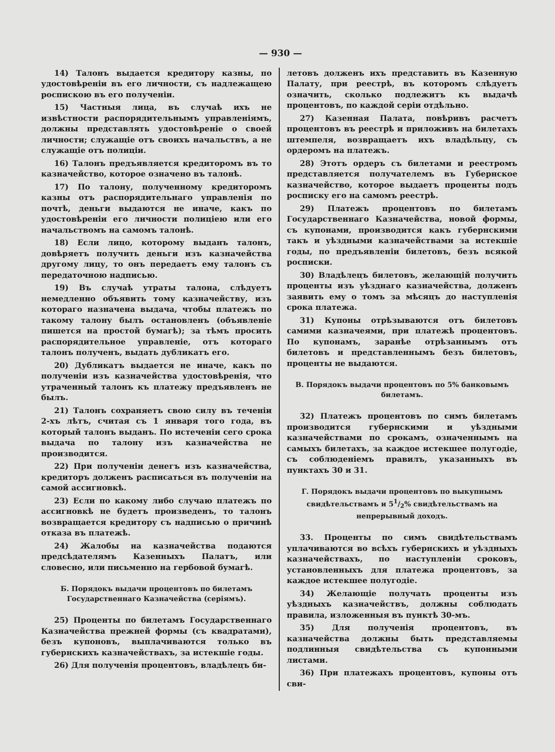— 930 —
14) Талонъ выдается кредитору казны, по удостовѣреніи въ его личности, съ надлежащею роспискою въ его полученіи.
15) Частныя лица, въ случаѣ ихъ не извѣстности распорядительнымъ управленіямъ, должны представлять удостовѣреніе о своей личности; служащіе отъ своихъ начальствъ, а не служащіе отъ полиціи.
16) Талонъ предъявляется кредиторомъ въ то казначейство, которое означено въ талонѣ.
17) По талону, полученному кредиторомъ казны отъ распорядительнаго управленія по почтѣ, деньги выдаются не иначе, какъ по удостовѣреніи его личности полиціею или его начальствомъ на самомъ талонѣ.
18) Если лицо, которому выданъ талонъ, довѣряетъ получить деньги изъ казначейства другому лицу, то онъ передаетъ ему талонъ съ передаточною надписью.
19) Въ случаѣ утраты талона, слѣдуетъ немедленно объявить тому казначейству, изъ котораго назначена выдача, чтобы платежъ по такому талону былъ остановленъ (объявленіе пишется на простой бумагѣ); за тѣмъ просить распорядительное управленіе, отъ котораго талонъ полученъ, выдать дубликатъ его.
20) Дубликатъ выдается не иначе, какъ по полученіи изъ казначейства удостовѣренія, что утраченный талонъ къ платежу предъявленъ не былъ.
21) Талонъ сохраняетъ свою силу въ теченіи 2-хъ лѣтъ, считая съ 1 января того года, въ который талонъ выданъ. По истеченіи сего срока выдача по талону изъ казначейства не производится.
22) При полученіи денегъ изъ казначейства, кредиторъ долженъ расписаться въ полученіи на самой ассигновкѣ.
23) Если по какому либо случаю платежъ по ассигновкѣ не будетъ произведенъ, то талонъ возвращается кредитору съ надписью о причинѣ отказа въ платежѣ.
24) Жалобы на казначейства подаются предсѣдателямъ Казенныхъ Палатъ, или словесно, или письменно на гербовой бумагѣ.
Б. Порядокъ выдачи процентовъ по билетамъ Государственнаго Казначейства (серіямъ).
25) Проценты по билетамъ Государственнаго Казначейства прежней формы (съ квадратами), безъ купоновъ, выплачиваются только въ губернскихъ казначействахъ, за истекшіе годы.
26) Для полученія процентовъ, владѣлецъ би-
летовъ долженъ ихъ представить въ Казенную Палату, при реестрѣ, въ которомъ слѣдуетъ означить, сколько подлежитъ къ выдачѣ процентовъ, по каждой серіи отдѣльно.
27) Казенная Палата, повѣривъ расчетъ процентовъ въ реестрѣ и приложивъ на билетахъ штемпеля, возвращаетъ ихъ владѣльцу, съ ордеромъ на платежъ.
28) Этотъ ордеръ съ билетами и реестромъ представляется получателемъ въ Губернское казначейство, которое выдаетъ проценты подъ росписку его на самомъ реестрѣ.
29) Платежъ процентовъ по билетамъ Государственнаго Казначейства, новой формы, съ купонами, производится какъ губернскими такъ и уѣздными казначействами за истекшіе годы, по предъявленіи билетовъ, безъ всякой росписки.
30) Владѣлецъ билетовъ, желающій получить проценты изъ уѣзднаго казначейства, долженъ заявить ему о томъ за мѣсяцъ до наступленія срока платежа.
31) Купоны отрѣзываются отъ билетовъ самими казначеями, при платежѣ процентовъ. По купонамъ, заранѣе отрѣзаннымъ отъ билетовъ и представленнымъ безъ билетовъ, проценты не выдаются.
В. Порядокъ выдачи процентовъ по 5% банковымъ билетамъ.
32) Платежъ процентовъ по симъ билетамъ производится губернскими и уѣздными казначействами по срокамъ, означеннымъ на самыхъ билетахъ, за каждое истекшее полугодіе, съ соблюденіемъ правилъ, указанныхъ въ пунктахъ 30 и 31.
Г. Порядокъ выдачи процентовъ по выкупнымъ свидѣтельствамъ и 51/2% свидѣтельствамъ на непрерывный доходъ.
33. Проценты по симъ свидѣтельствамъ уплачиваются во всѣхъ губернскихъ и уѣздныхъ казначействахъ, по наступленіи сроковъ, установленныхъ для платежа процентовъ, за каждое истекшее полугодіе.
34) Желающіе получать проценты изъ уѣздныхъ казначействъ, должны соблюдать правила, изложенныя въ пунктѣ 30-мъ.
35) Для полученія процентовъ, въ казначейства должны быть представляемы подлинныя свидѣтельства съ купонными листами.
36) При платежахъ процентовъ, купоны отъ сви-